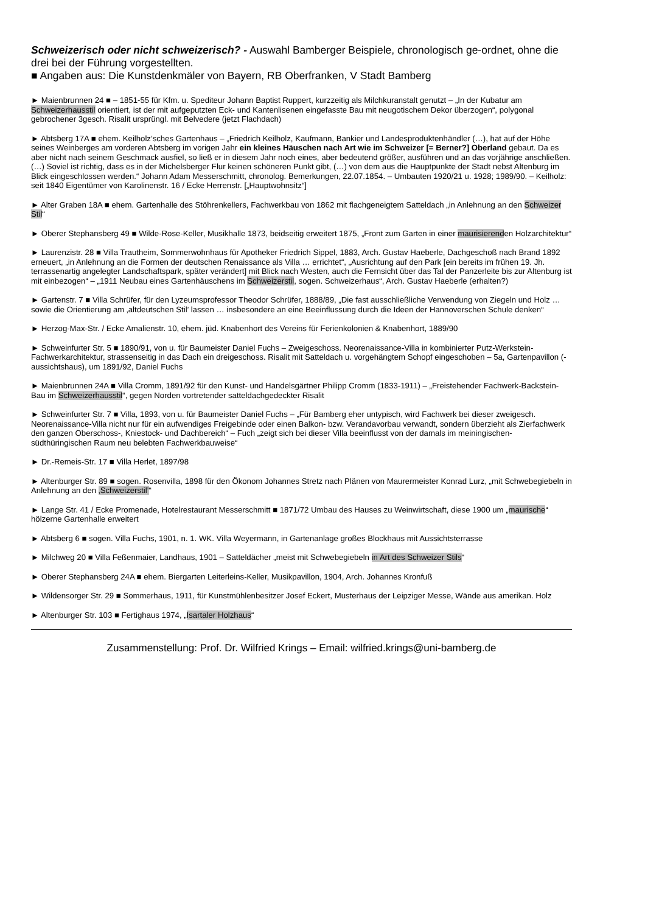Schweizerisch oder nicht schweizerisch? - Auswahl Bamberger Beispiele, chronologisch ge-ordnet, ohne die drei bei der Führung vorgestellten.
■ Angaben aus: Die Kunstdenkmäler von Bayern, RB Oberfranken, V Stadt Bamberg
► Maienbrunnen 24 ■ – 1851-55 für Kfm. u. Spediteur Johann Baptist Ruppert, kurzzeitig als Milchkuranstalt genutzt – „In der Kubatur am Schweizerhausstil orientiert, ist der mit aufgeputzten Eck- und Kantenlisenen eingefasste Bau mit neugotischem Dekor überzogen“, polygonal gebrochener 3gesch. Risalit ursprüngl. mit Belvedere (jetzt Flachdach)
► Abtsberg 17A ■ ehem. Keilholz’sches Gartenhaus – „Friedrich Keilholz, Kaufmann, Bankier und Landesproduktenhändler (…), hat auf der Höhe seines Weinberges am vorderen Abtsberg im vorigen Jahr ein kleines Häuschen nach Art wie im Schweizer [= Berner?] Oberland gebaut. Da es aber nicht nach seinem Geschmack ausfiel, so ließ er in diesem Jahr noch eines, aber bedeutend größer, ausführen und an das vorjährige anschließen. (…) Soviel ist richtig, dass es in der Michelsberger Flur keinen schöneren Punkt gibt, (…) von dem aus die Hauptpunkte der Stadt nebst Altenburg im Blick eingeschlossen werden.“ Johann Adam Messerschmitt, chronolog. Bemerkungen, 22.07.1854. – Umbauten 1920/21 u. 1928; 1989/90. – Keilholz: seit 1840 Eigentümer von Karolinenstr. 16 / Ecke Herrenstr. [„Hauptwohnsitz“]
► Alter Graben 18A ■ ehem. Gartenhalle des Stöhrenkellers, Fachwerkbau von 1862 mit flachgeneigtem Satteldach „in Anlehnung an den Schweizer Stil“
► Oberer Stephansberg 49 ■ Wilde-Rose-Keller, Musikhalle 1873, beidseitig erweitert 1875, „Front zum Garten in einer maurisierenden Holzarchitektur“
► Laurenzistr. 28 ■ Villa Trautheim, Sommerwohnhaus für Apotheker Friedrich Sippel, 1883, Arch. Gustav Haeberle, Dachgeschoß nach Brand 1892 erneuert, „in Anlehnung an die Formen der deutschen Renaissance als Villa … errichtet“, „Ausrichtung auf den Park [ein bereits im frühen 19. Jh. terrassenartig angelegter Landschaftspark, später verändert] mit Blick nach Westen, auch die Fernsicht über das Tal der Panzerleite bis zur Altenburg ist mit einbezogen“ – „1911 Neubau eines Gartenhäuschens im Schweizerstil, sogen. Schweizerhaus“, Arch. Gustav Haeberle (erhalten?)
► Gartenstr. 7 ■ Villa Schrüfer, für den Lyzeumsprofessor Theodor Schrüfer, 1888/89, „Die fast ausschließliche Verwendung von Ziegeln und Holz … sowie die Orientierung am ‚altdeutschen Stil’ lassen … insbesondere an eine Beeinflussung durch die Ideen der Hannoverschen Schule denken“
► Herzog-Max-Str. / Ecke Amalienstr. 10, ehem. jüd. Knabenhort des Vereins für Ferienkolonien & Knabenhort, 1889/90
► Schweinfurter Str. 5 ■ 1890/91, von u. für Baumeister Daniel Fuchs – Zweigeschoss. Neorenaissance-Villa in kombinierter Putz-Werkstein-Fachwerkarchitektur, strassenseitig in das Dach ein dreigeschoss. Risalit mit Satteldach u. vorgehängtem Schopf eingeschoben – 5a, Gartenpavillon (-aussichtshaus), um 1891/92, Daniel Fuchs
► Maienbrunnen 24A ■ Villa Cromm, 1891/92 für den Kunst- und Handelsgärtner Philipp Cromm (1833-1911) – „Freistehender Fachwerk-Backstein-Bau im Schweizerhausstil“, gegen Norden vortretender satteldachgedeckter Risalit
► Schweinfurter Str. 7 ■ Villa, 1893, von u. für Baumeister Daniel Fuchs – „Für Bamberg eher untypisch, wird Fachwerk bei dieser zweigesch. Neorenaissance-Villa nicht nur für ein aufwendiges Freigebinde oder einen Balkon- bzw. Verandavorbau verwandt, sondern überzieht als Zierfachwerk den ganzen Oberschoss-, Kniestock- und Dachbereich“ – Fuch „zeigt sich bei dieser Villa beeinflusst von der damals im meiningischen-südthüringischen Raum neu belebten Fachwerkbauweise“
► Dr.-Remeis-Str. 17 ■ Villa Herlet, 1897/98
► Altenburger Str. 89 ■ sogen. Rosenvilla, 1898 für den Ökonom Johannes Stretz nach Plänen von Maurermeister Konrad Lurz, „mit Schwebegiebeln in Anlehnung an den ‚Schweizerstil’“
► Lange Str. 41 / Ecke Promenade, Hotelrestaurant Messerschmitt ■ 1871/72 Umbau des Hauses zu Weinwirtschaft, diese 1900 um „maurische“ hölzerne Gartenhalle erweitert
► Abtsberg 6 ■ sogen. Villa Fuchs, 1901, n. 1. WK. Villa Weyermann, in Gartenanlage großes Blockhaus mit Aussichtsterrasse
► Milchweg 20 ■ Villa Feßenmaier, Landhaus, 1901 – Satteldächer „meist mit Schwebegiebeln in Art des Schweizer Stils“
► Oberer Stephansberg 24A ■ ehem. Biergarten Leiterleins-Keller, Musikpavillon, 1904, Arch. Johannes Kronfuß
► Wildensorger Str. 29 ■ Sommerhaus, 1911, für Kunstmühlenbesitzer Josef Eckert, Musterhaus der Leipziger Messe, Wände aus amerikan. Holz
► Altenburger Str. 103 ■ Fertighaus 1974, „Isartaler Holzhaus“
Zusammenstellung: Prof. Dr. Wilfried Krings – Email: wilfried.krings@uni-bamberg.de